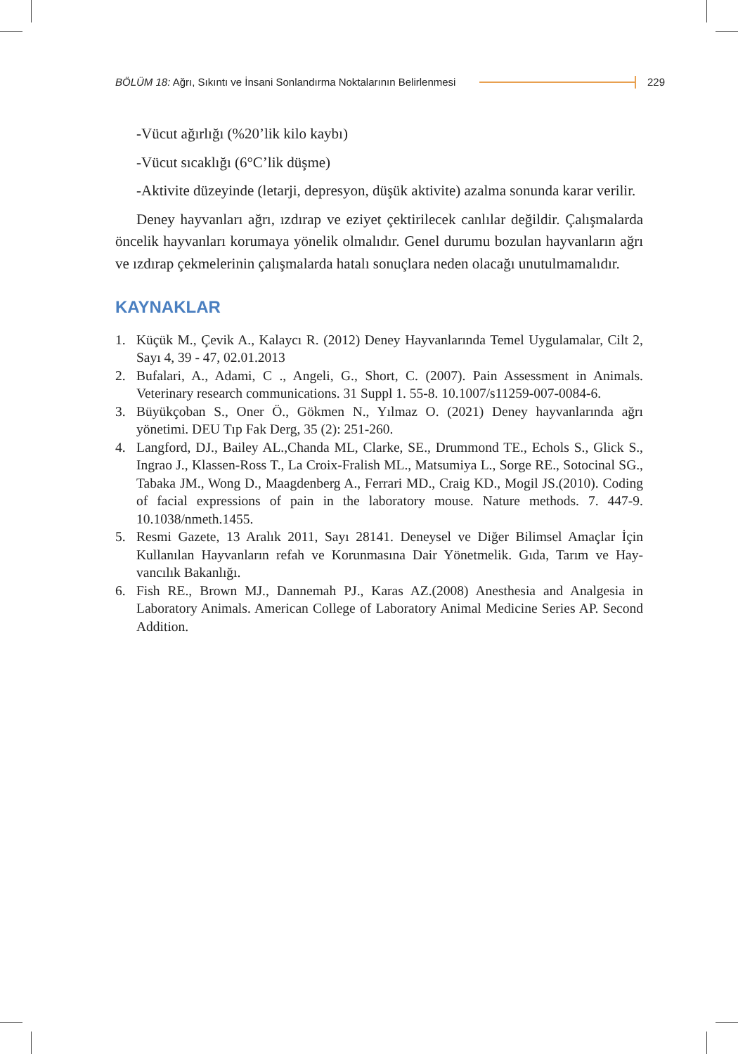BÖLÜM 18: Ağrı, Sıkıntı ve İnsani Sonlandırma Noktalarının Belirlenmesi
229
-Vücut ağırlığı (%20’lik kilo kaybı)
-Vücut sıcaklığı (6°C’lik düşme)
-Aktivite düzeyinde (letarji, depresyon, düşük aktivite) azalma sonunda karar verilir.
Deney hayvanları ağrı, ızdırap ve eziyet çektirilecek canlılar değildir. Çalışmalarda öncelik hayvanları korumaya yönelik olmalıdır. Genel durumu bozulan hayvanların ağrı ve ızdırap çekmelerinin çalışmalarda hatalı sonuçlara neden olacağı unutulmamalıdır.
KAYNAKLAR
1. Küçük M., Çevik A., Kalaycı R. (2012) Deney Hayvanlarında Temel Uygulamalar, Cilt 2, Sayı 4, 39 - 47, 02.01.2013
2. Bufalari, A., Adami, C ., Angeli, G., Short, C. (2007). Pain Assessment in Animals. Veterinary research communications. 31 Suppl 1. 55-8. 10.1007/s11259-007-0084-6.
3. Büyükçoban S., Oner Ö., Gökmen N., Yılmaz O. (2021) Deney hayvanlarında ağrı yönetimi. DEU Tıp Fak Derg, 35 (2): 251-260.
4. Langford, DJ., Bailey AL.,Chanda ML, Clarke, SE., Drummond TE., Echols S., Glick S., Ingrao J., Klassen-Ross T., La Croix-Fralish ML., Matsumiya L., Sorge RE., So­tocinal SG., Tabaka JM., Wong D., Maagdenberg A., Ferrari MD., Craig KD., Mogil JS.(2010). Coding of facial expressions of pain in the laboratory mouse. Nature met­hods. 7. 447-9. 10.1038/nmeth.1455.
5. Resmi Gazete, 13 Aralık 2011, Sayı 28141. Deneysel ve Diğer Bilimsel Amaçlar İçin Kullanılan Hayvanların refah ve Korunmasına Dair Yönetmelik. Gıda, Tarım ve Hay­vancılık Bakanlığı.
6. Fish RE., Brown MJ., Dannemah PJ., Karas AZ.(2008) Anesthesia and Analgesia in Laboratory Animals. American College of Laboratory Animal Medicine Series AP. Second Addition.